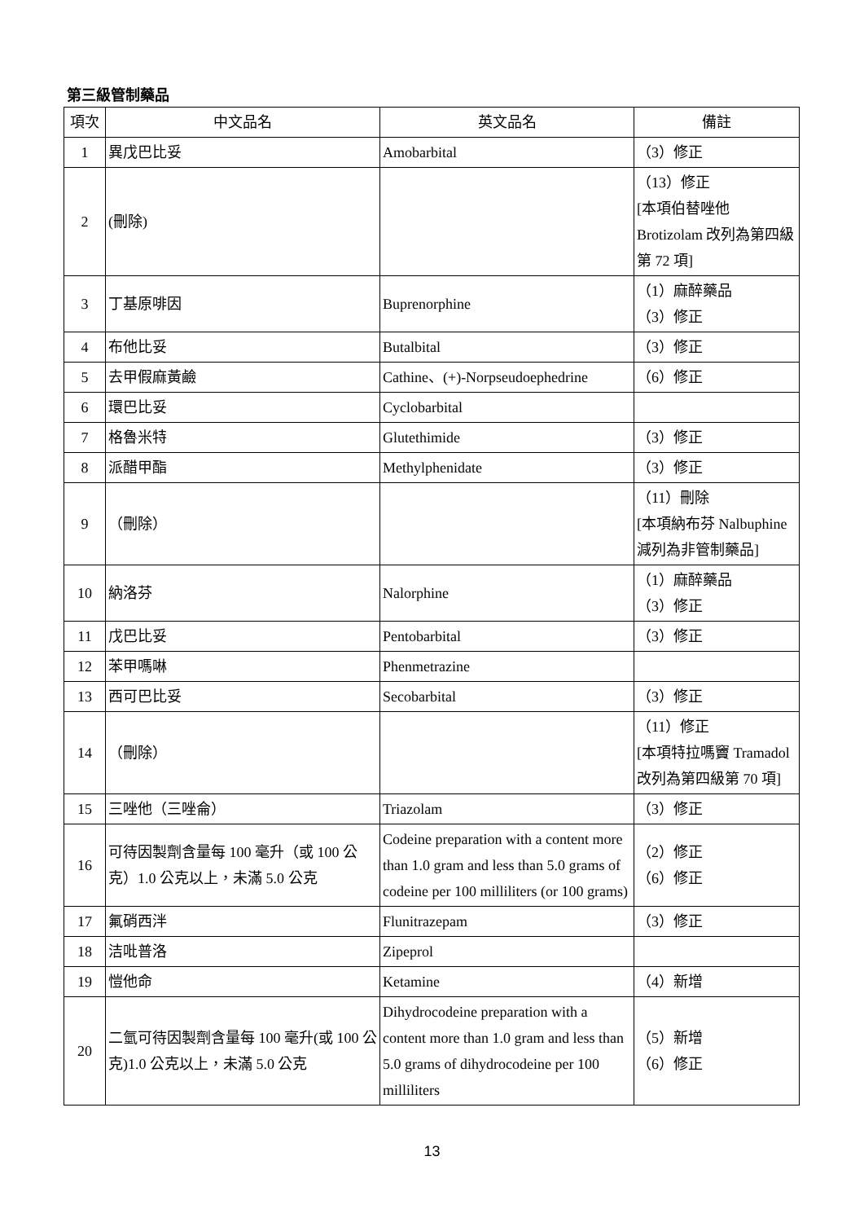第三級管制藥品
| 項次 | 中文品名 | 英文品名 | 備註 |
| --- | --- | --- | --- |
| 1 | 異戊巴比妥 | Amobarbital | （3）修正 |
| 2 | (刪除) | | （13）修正 [本項伯替唑他 Brotizolam 改列為第四級第 72 項] |
| 3 | 丁基原啡因 | Buprenorphine | （1）麻醉藥品 （3）修正 |
| 4 | 布他比妥 | Butalbital | （3）修正 |
| 5 | 去甲假麻黃鹼 | Cathine、(+)-Norpseudoephedrine | （6）修正 |
| 6 | 環巴比妥 | Cyclobarbital | |
| 7 | 格魯米特 | Glutethimide | （3）修正 |
| 8 | 派醋甲酯 | Methylphenidate | （3）修正 |
| 9 | （刪除） | | （11）刪除 [本項納布芬 Nalbuphine 減列為非管制藥品] |
| 10 | 納洛芬 | Nalorphine | （1）麻醉藥品 （3）修正 |
| 11 | 戊巴比妥 | Pentobarbital | （3）修正 |
| 12 | 苯甲嗎啉 | Phenmetrazine | |
| 13 | 西可巴比妥 | Secobarbital | （3）修正 |
| 14 | （刪除） | | （11）修正 [本項特拉嗎竇 Tramadol 改列為第四級第 70 項] |
| 15 | 三唑他（三唑侖） | Triazolam | （3）修正 |
| 16 | 可待因製劑含量每 100 毫升（或 100 公克）1.0 公克以上，未滿 5.0 公克 | Codeine preparation with a content more than 1.0 gram and less than 5.0 grams of codeine per 100 milliliters (or 100 grams) | （2）修正 （6）修正 |
| 17 | 氟硝西泮 | Flunitrazepam | （3）修正 |
| 18 | 洁吡普洛 | Zipeprol | |
| 19 | 愷他命 | Ketamine | （4）新增 |
| 20 | 二氫可待因製劑含量每 100 毫升(或 100 公克)1.0 公克以上，未滿 5.0 公克 | Dihydrocodeine preparation with a content more than 1.0 gram and less than 5.0 grams of dihydrocodeine per 100 milliliters | （5）新增 （6）修正 |
13